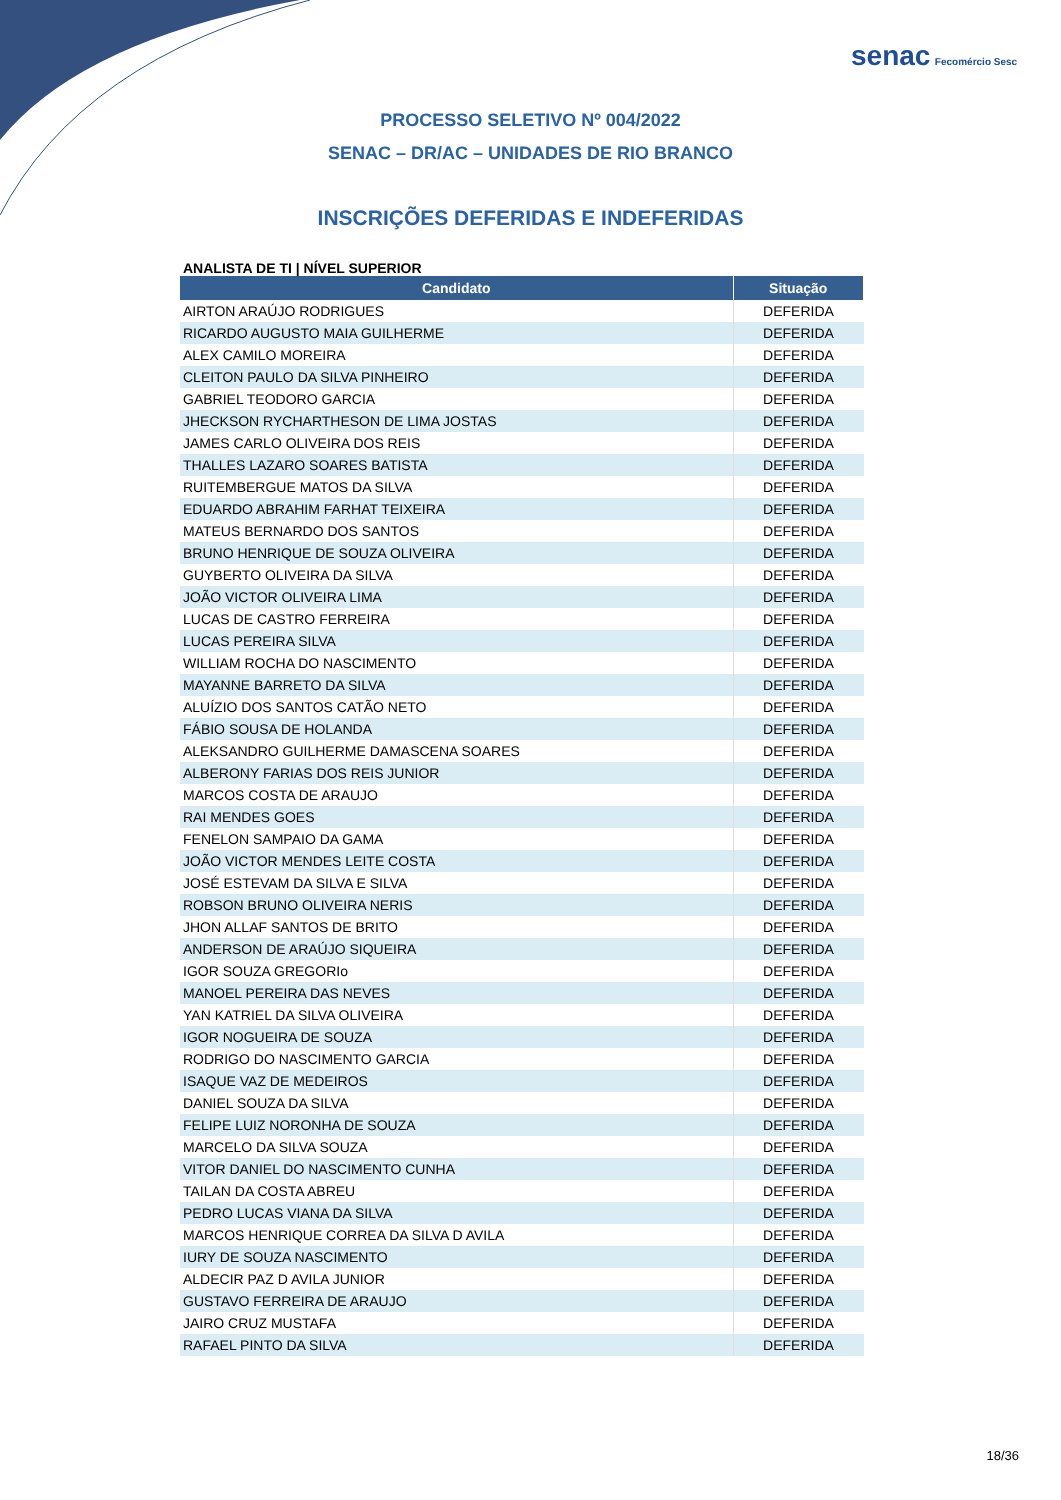senac Fecomércio Sesc
PROCESSO SELETIVO Nº 004/2022
SENAC – DR/AC – UNIDADES DE RIO BRANCO
INSCRIÇÕES DEFERIDAS E INDEFERIDAS
ANALISTA DE TI | NÍVEL SUPERIOR
| Candidato | Situação |
| --- | --- |
| AIRTON ARAÚJO RODRIGUES | DEFERIDA |
| RICARDO AUGUSTO MAIA GUILHERME | DEFERIDA |
| ALEX CAMILO MOREIRA | DEFERIDA |
| CLEITON PAULO DA SILVA PINHEIRO | DEFERIDA |
| GABRIEL TEODORO GARCIA | DEFERIDA |
| JHECKSON RYCHARTHESON DE LIMA JOSTAS | DEFERIDA |
| JAMES CARLO OLIVEIRA DOS REIS | DEFERIDA |
| THALLES LAZARO SOARES BATISTA | DEFERIDA |
| RUITEMBERGUE MATOS DA SILVA | DEFERIDA |
| EDUARDO ABRAHIM FARHAT TEIXEIRA | DEFERIDA |
| MATEUS BERNARDO DOS SANTOS | DEFERIDA |
| BRUNO HENRIQUE DE SOUZA OLIVEIRA | DEFERIDA |
| GUYBERTO OLIVEIRA DA SILVA | DEFERIDA |
| JOÃO VICTOR OLIVEIRA LIMA | DEFERIDA |
| LUCAS DE CASTRO FERREIRA | DEFERIDA |
| LUCAS PEREIRA SILVA | DEFERIDA |
| WILLIAM ROCHA DO NASCIMENTO | DEFERIDA |
| MAYANNE BARRETO DA SILVA | DEFERIDA |
| ALUÍZIO DOS SANTOS CATÃO NETO | DEFERIDA |
| FÁBIO SOUSA DE HOLANDA | DEFERIDA |
| ALEKSANDRO GUILHERME DAMASCENA SOARES | DEFERIDA |
| ALBERONY FARIAS DOS REIS JUNIOR | DEFERIDA |
| MARCOS COSTA DE ARAUJO | DEFERIDA |
| RAI MENDES GOES | DEFERIDA |
| FENELON SAMPAIO DA GAMA | DEFERIDA |
| JOÃO VICTOR MENDES LEITE COSTA | DEFERIDA |
| JOSÉ ESTEVAM DA SILVA E SILVA | DEFERIDA |
| ROBSON BRUNO OLIVEIRA NERIS | DEFERIDA |
| JHON ALLAF SANTOS DE BRITO | DEFERIDA |
| ANDERSON DE ARAÚJO SIQUEIRA | DEFERIDA |
| IGOR SOUZA GREGORIo | DEFERIDA |
| MANOEL PEREIRA DAS NEVES | DEFERIDA |
| YAN KATRIEL DA SILVA OLIVEIRA | DEFERIDA |
| IGOR NOGUEIRA DE SOUZA | DEFERIDA |
| RODRIGO DO NASCIMENTO GARCIA | DEFERIDA |
| ISAQUE VAZ DE MEDEIROS | DEFERIDA |
| DANIEL SOUZA DA SILVA | DEFERIDA |
| FELIPE LUIZ NORONHA DE SOUZA | DEFERIDA |
| MARCELO DA SILVA SOUZA | DEFERIDA |
| VITOR DANIEL DO NASCIMENTO CUNHA | DEFERIDA |
| TAILAN DA COSTA ABREU | DEFERIDA |
| PEDRO LUCAS VIANA DA SILVA | DEFERIDA |
| MARCOS HENRIQUE CORREA DA SILVA D AVILA | DEFERIDA |
| IURY DE SOUZA NASCIMENTO | DEFERIDA |
| ALDECIR PAZ D AVILA JUNIOR | DEFERIDA |
| GUSTAVO FERREIRA DE ARAUJO | DEFERIDA |
| JAIRO CRUZ MUSTAFA | DEFERIDA |
| RAFAEL PINTO DA SILVA | DEFERIDA |
18/36